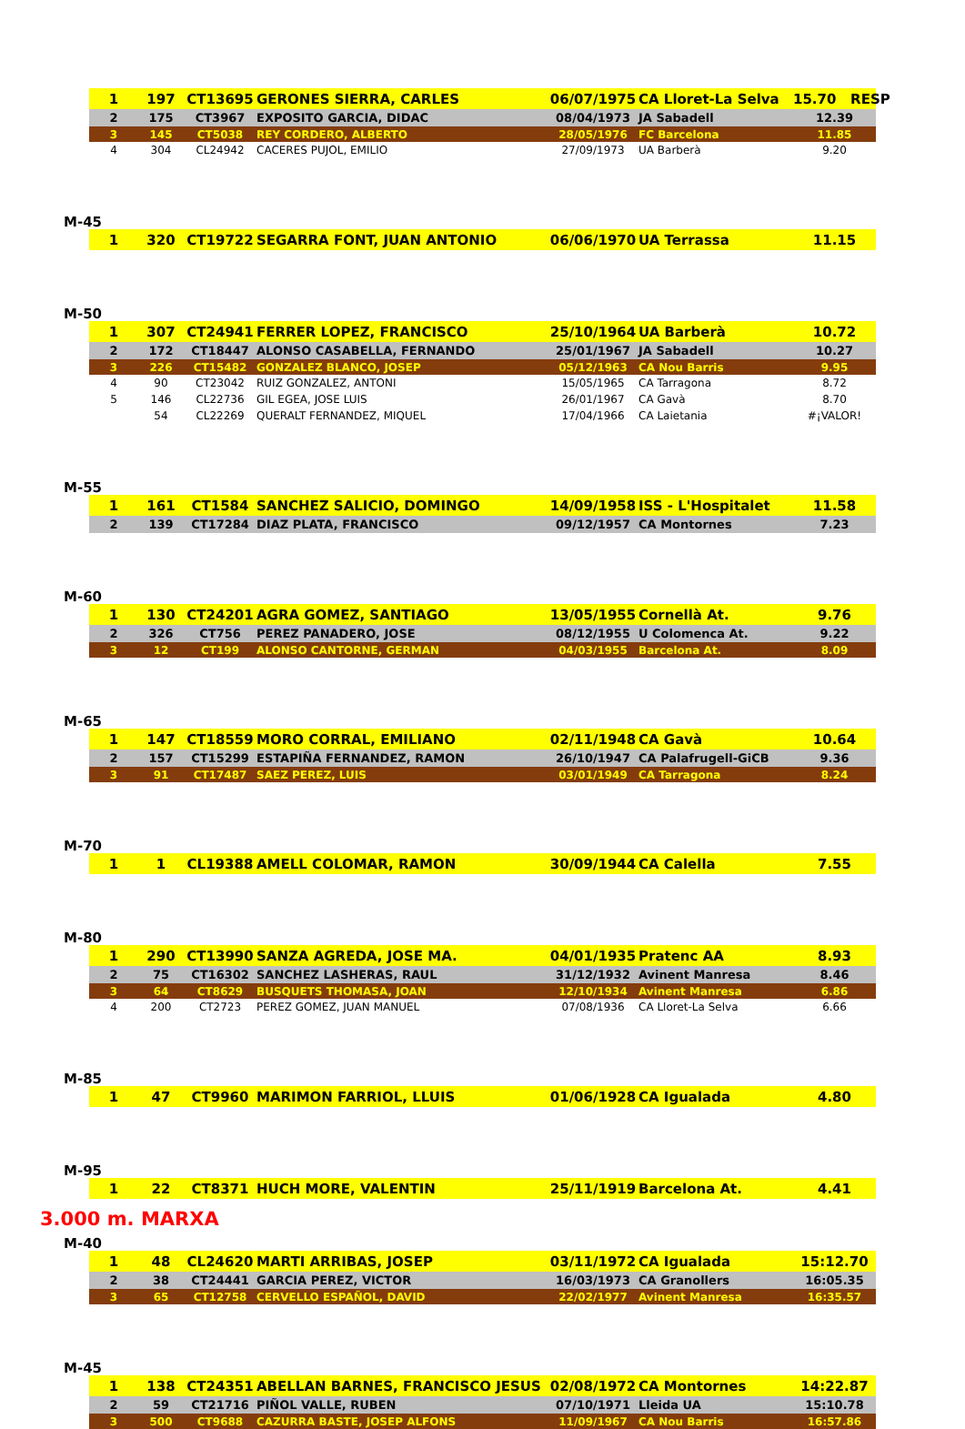| 1 | 197 | CT13695 | GERONES SIERRA, CARLES | 06/07/1975 | CA Lloret-La Selva | 15.70 RESP |
| 2 | 175 | CT3967 | EXPOSITO GARCIA, DIDAC | 08/04/1973 | JA Sabadell | 12.39 |
| 3 | 145 | CT5038 | REY CORDERO, ALBERTO | 28/05/1976 | FC Barcelona | 11.85 |
| 4 | 304 | CL24942 | CACERES PUJOL, EMILIO | 27/09/1973 | UA Barberà | 9.20 |
M-45
| 1 | 320 | CT19722 | SEGARRA FONT, JUAN ANTONIO | 06/06/1970 | UA Terrassa | 11.15 |
M-50
| 1 | 307 | CT24941 | FERRER LOPEZ, FRANCISCO | 25/10/1964 | UA Barberà | 10.72 |
| 2 | 172 | CT18447 | ALONSO CASABELLA, FERNANDO | 25/01/1967 | JA Sabadell | 10.27 |
| 3 | 226 | CT15482 | GONZALEZ BLANCO, JOSEP | 05/12/1963 | CA Nou Barris | 9.95 |
| 4 | 90 | CT23042 | RUIZ GONZALEZ, ANTONI | 15/05/1965 | CA Tarragona | 8.72 |
| 5 | 146 | CL22736 | GIL EGEA, JOSE LUIS | 26/01/1967 | CA Gavà | 8.70 |
| | 54 | CL22269 | QUERALT FERNANDEZ, MIQUEL | 17/04/1966 | CA Laietania | #¡VALOR! |
M-55
| 1 | 161 | CT1584 | SANCHEZ SALICIO, DOMINGO | 14/09/1958 | ISS - L'Hospitalet | 11.58 |
| 2 | 139 | CT17284 | DIAZ PLATA, FRANCISCO | 09/12/1957 | CA Montornes | 7.23 |
M-60
| 1 | 130 | CT24201 | AGRA GOMEZ, SANTIAGO | 13/05/1955 | Cornellà At. | 9.76 |
| 2 | 326 | CT756 | PEREZ PANADERO, JOSE | 08/12/1955 | U Colomenca At. | 9.22 |
| 3 | 12 | CT199 | ALONSO CANTORNE, GERMAN | 04/03/1955 | Barcelona At. | 8.09 |
M-65
| 1 | 147 | CT18559 | MORO CORRAL, EMILIANO | 02/11/1948 | CA Gavà | 10.64 |
| 2 | 157 | CT15299 | ESTAPIÑA FERNANDEZ, RAMON | 26/10/1947 | CA Palafrugell-GiCB | 9.36 |
| 3 | 91 | CT17487 | SAEZ PEREZ, LUIS | 03/01/1949 | CA Tarragona | 8.24 |
M-70
| 1 | 1 | CL19388 | AMELL COLOMAR, RAMON | 30/09/1944 | CA Calella | 7.55 |
M-80
| 1 | 290 | CT13990 | SANZA AGREDA, JOSE MA. | 04/01/1935 | Pratenc AA | 8.93 |
| 2 | 75 | CT16302 | SANCHEZ LASHERAS, RAUL | 31/12/1932 | Avinent Manresa | 8.46 |
| 3 | 64 | CT8629 | BUSQUETS THOMASA, JOAN | 12/10/1934 | Avinent Manresa | 6.86 |
| 4 | 200 | CT2723 | PEREZ GOMEZ, JUAN MANUEL | 07/08/1936 | CA Lloret-La Selva | 6.66 |
M-85
| 1 | 47 | CT9960 | MARIMON FARRIOL, LLUIS | 01/06/1928 | CA Igualada | 4.80 |
M-95
| 1 | 22 | CT8371 | HUCH MORE, VALENTIN | 25/11/1919 | Barcelona At. | 4.41 |
3.000 m. MARXA
M-40
| 1 | 48 | CL24620 | MARTI ARRIBAS, JOSEP | 03/11/1972 | CA Igualada | 15:12.70 |
| 2 | 38 | CT24441 | GARCIA PEREZ, VICTOR | 16/03/1973 | CA Granollers | 16:05.35 |
| 3 | 65 | CT12758 | CERVELLO ESPAÑOL, DAVID | 22/02/1977 | Avinent Manresa | 16:35.57 |
M-45
| 1 | 138 | CT24351 | ABELLAN BARNES, FRANCISCO JESUS | 02/08/1972 | CA Montornes | 14:22.87 |
| 2 | 59 | CT21716 | PIÑOL VALLE, RUBEN | 07/10/1971 | Lleida UA | 15:10.78 |
| 3 | 500 | CT9688 | CAZURRA BASTE, JOSEP ALFONS | 11/09/1967 | CA Nou Barris | 16:57.86 |